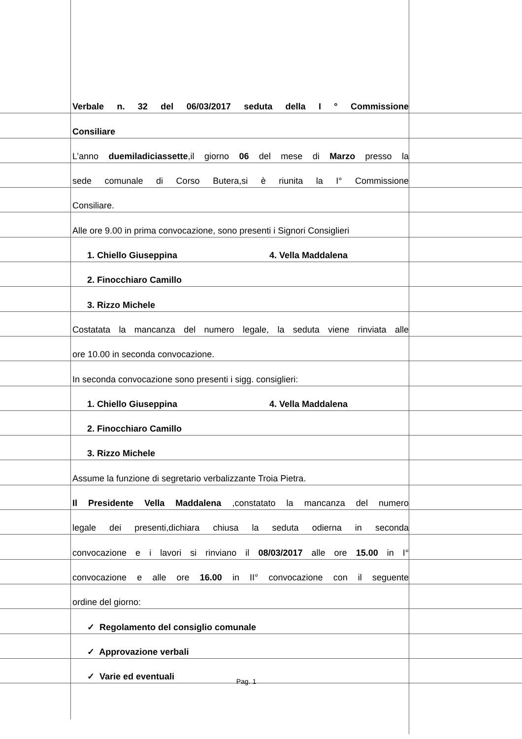Verbale n. 32 del 06/03/2017 seduta della I ° Commissione
Consiliare
L’anno duemiladiciassette,il giorno 06 del mese di Marzo presso la
sede comunale di Corso Butera,si è riunita la I° Commissione
Consiliare.
Alle ore 9.00 in prima convocazione, sono presenti i Signori Consiglieri
1. Chiello Giuseppina 4. Vella Maddalena
2. Finocchiaro Camillo
3. Rizzo Michele
Costatata la mancanza del numero legale, la seduta viene rinviata alle
ore 10.00 in seconda convocazione.
In seconda convocazione sono presenti i sigg. consiglieri:
1. Chiello Giuseppina 4. Vella Maddalena
2. Finocchiaro Camillo
3. Rizzo Michele
Assume la funzione di segretario verbalizzante Troia Pietra.
Il Presidente Vella Maddalena ,constatato la mancanza del numero
legale dei presenti,dichiara chiusa la seduta odierna in seconda
convocazione e i lavori si rinviano il 08/03/2017 alle ore 15.00 in I°
convocazione e alle ore 16.00 in II° convocazione con il seguente
ordine del giorno:
✓ Regolamento del consiglio comunale
✓ Approvazione verbali
✓ Varie ed eventuali
Pag. 1